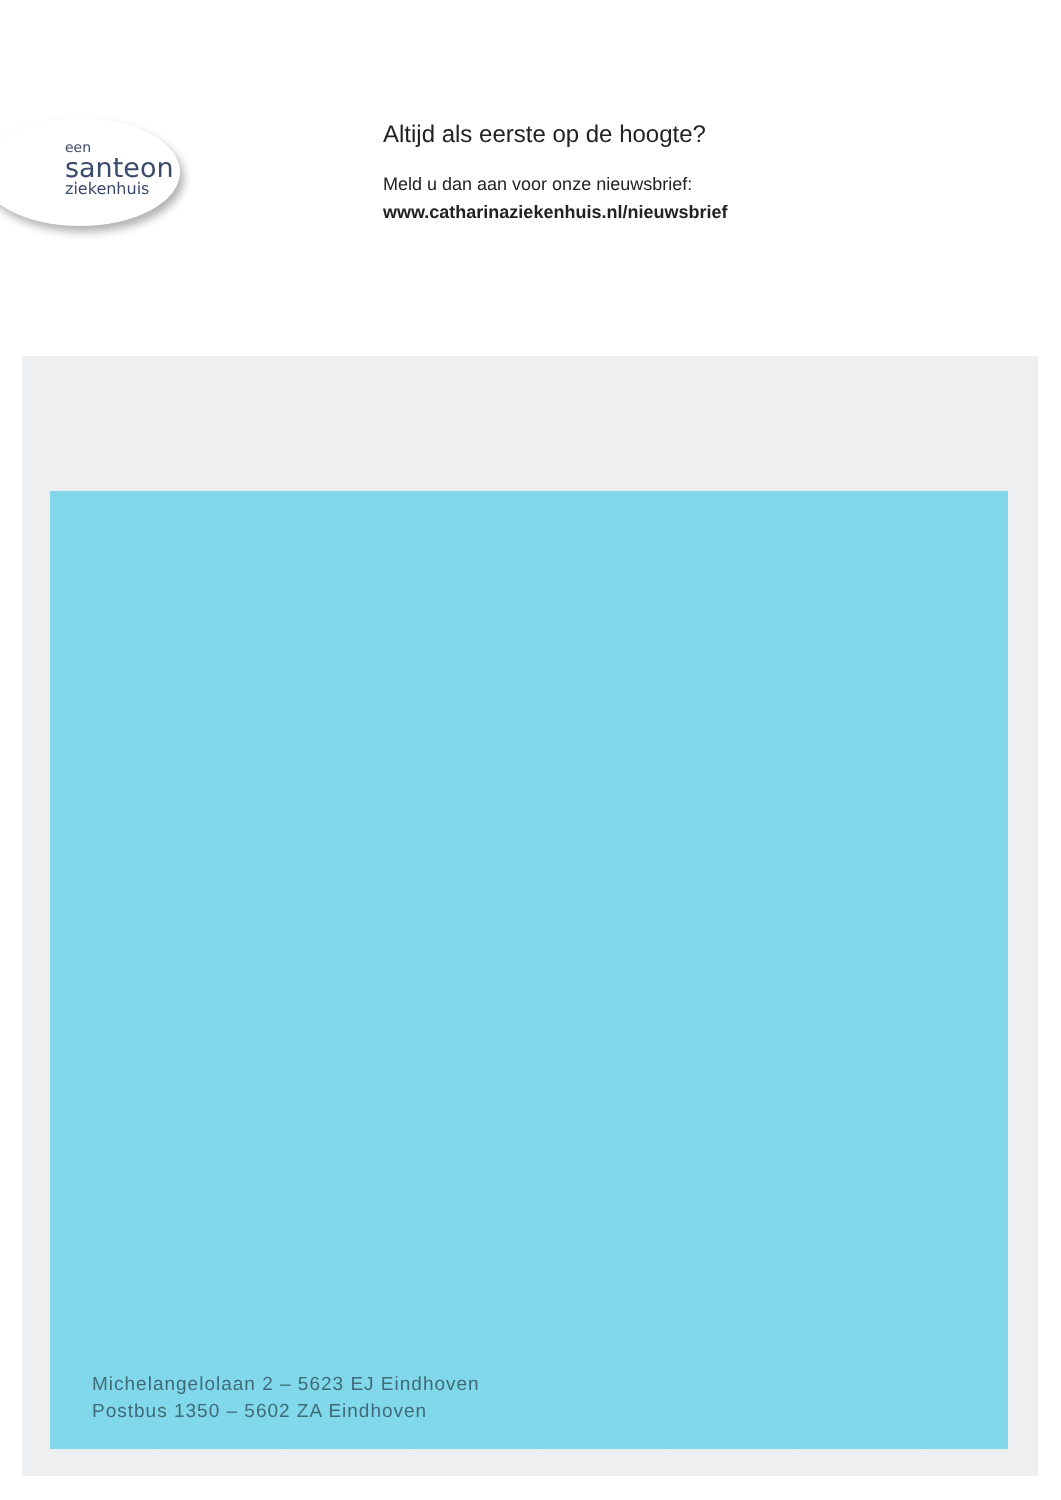een
santeon
ziekenhuis
Altijd als eerste op de hoogte?
Meld u dan aan voor onze nieuwsbrief:
www.catharinaziekenhuis.nl/nieuwsbrief
Michelangelolaan 2 – 5623 EJ Eindhoven
Postbus 1350 – 5602 ZA Eindhoven